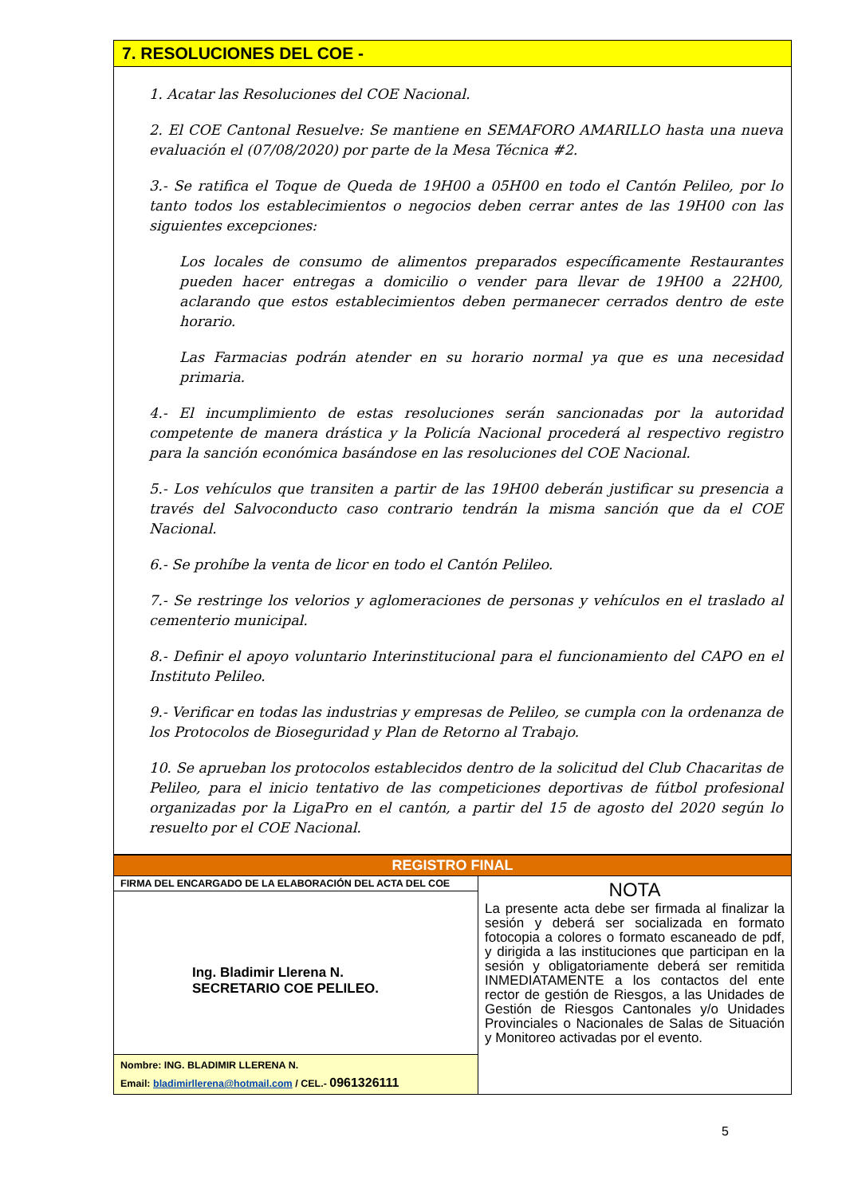7. RESOLUCIONES DEL COE -
1. Acatar las Resoluciones del COE Nacional.
2. El COE Cantonal Resuelve: Se mantiene en SEMAFORO AMARILLO hasta una nueva evaluación el (07/08/2020) por parte de la Mesa Técnica #2.
3.- Se ratifica el Toque de Queda de 19H00 a 05H00 en todo el Cantón Pelileo, por lo tanto todos los establecimientos o negocios deben cerrar antes de las 19H00 con las siguientes excepciones:
Los locales de consumo de alimentos preparados específicamente Restaurantes pueden hacer entregas a domicilio o vender para llevar de 19H00 a 22H00, aclarando que estos establecimientos deben permanecer cerrados dentro de este horario.
Las Farmacias podrán atender en su horario normal ya que es una necesidad primaria.
4.- El incumplimiento de estas resoluciones serán sancionadas por la autoridad competente de manera drástica y la Policía Nacional procederá al respectivo registro para la sanción económica basándose en las resoluciones del COE Nacional.
5.- Los vehículos que transiten a partir de las 19H00 deberán justificar su presencia a través del Salvoconducto caso contrario tendrán la misma sanción que da el COE Nacional.
6.- Se prohíbe la venta de licor en todo el Cantón Pelileo.
7.- Se restringe los velorios y aglomeraciones de personas y vehículos en el traslado al cementerio municipal.
8.- Definir el apoyo voluntario Interinstitucional para el funcionamiento del CAPO en el Instituto Pelileo.
9.- Verificar en todas las industrias y empresas de Pelileo, se cumpla con la ordenanza de los Protocolos de Bioseguridad y Plan de Retorno al Trabajo.
10. Se aprueban los protocolos establecidos dentro de la solicitud del Club Chacaritas de Pelileo, para el inicio tentativo de las competiciones deportivas de fútbol profesional organizadas por la LigaPro en el cantón, a partir del 15 de agosto del 2020 según lo resuelto por el COE Nacional.
| REGISTRO FINAL | |
| FIRMA DEL ENCARGADO DE LA ELABORACIÓN DEL ACTA DEL COE | NOTA La presente acta debe ser firmada al finalizar la sesión y deberá ser socializada en formato fotocopia a colores o formato escaneado de pdf, y dirigida a las instituciones que participan en la sesión y obligatoriamente deberá ser remitida INMEDIATAMENTE a los contactos del ente rector de gestión de Riesgos, a las Unidades de Gestión de Riesgos Cantonales y/o Unidades Provinciales o Nacionales de Salas de Situación y Monitoreo activadas por el evento. |
| Ing. Bladimir Llerena N. SECRETARIO COE PELILEO. | |
| Nombre: ING. BLADIMIR LLERENA N. Email: bladimirllerena@hotmail.com / CEL.- 0961326111 | |
5